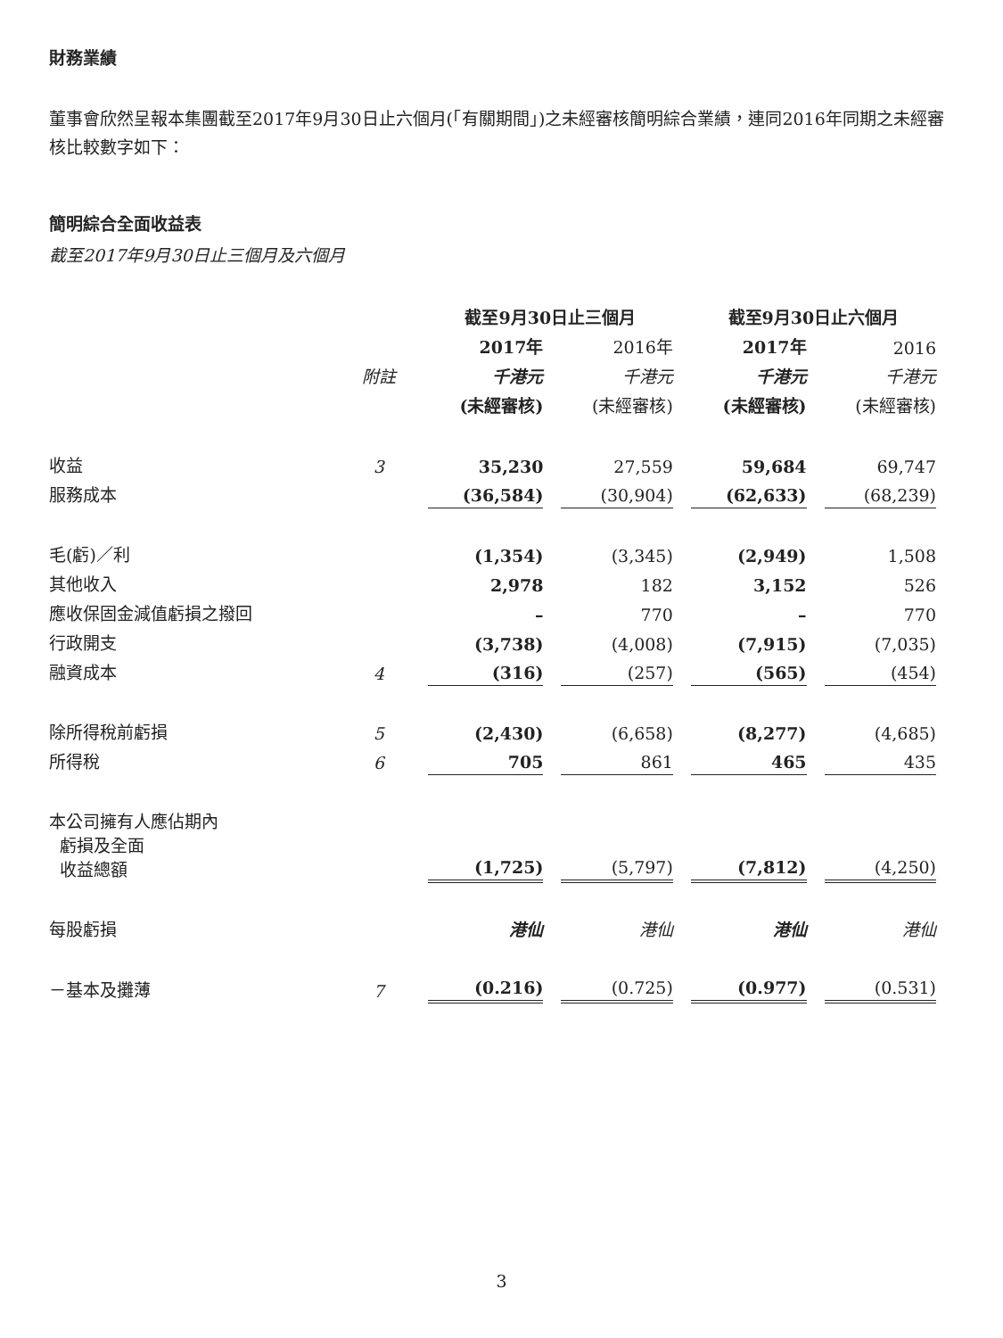財務業績
董事會欣然呈報本集團截至2017年9月30日止六個月(「有關期間」)之未經審核簡明綜合業績，連同2016年同期之未經審核比較數字如下：
簡明綜合全面收益表
截至2017年9月30日止三個月及六個月
| | | 截至9月30日止三個月 | | 截至9月30日止六個月 | |
| --- | --- | --- | --- | --- | --- |
| | | 2017年 | 2016年 | 2017年 | 2016 |
| | 附註 | 千港元 | 千港元 | 千港元 | 千港元 |
| | | (未經審核) | (未經審核) | (未經審核) | (未經審核) |
| 收益 | 3 | 35,230 | 27,559 | 59,684 | 69,747 |
| 服務成本 | | (36,584) | (30,904) | (62,633) | (68,239) |
| 毛(虧)／利 | | (1,354) | (3,345) | (2,949) | 1,508 |
| 其他收入 | | 2,978 | 182 | 3,152 | 526 |
| 應收保固金減值虧損之撥回 | | – | 770 | – | 770 |
| 行政開支 | | (3,738) | (4,008) | (7,915) | (7,035) |
| 融資成本 | 4 | (316) | (257) | (565) | (454) |
| 除所得稅前虧損 | 5 | (2,430) | (6,658) | (8,277) | (4,685) |
| 所得稅 | 6 | 705 | 861 | 465 | 435 |
| 本公司擁有人應佔期內 虧損及全面 收益總額 | | (1,725) | (5,797) | (7,812) | (4,250) |
| 每股虧損 | | 港仙 | 港仙 | 港仙 | 港仙 |
| －基本及攤薄 | 7 | (0.216) | (0.725) | (0.977) | (0.531) |
3